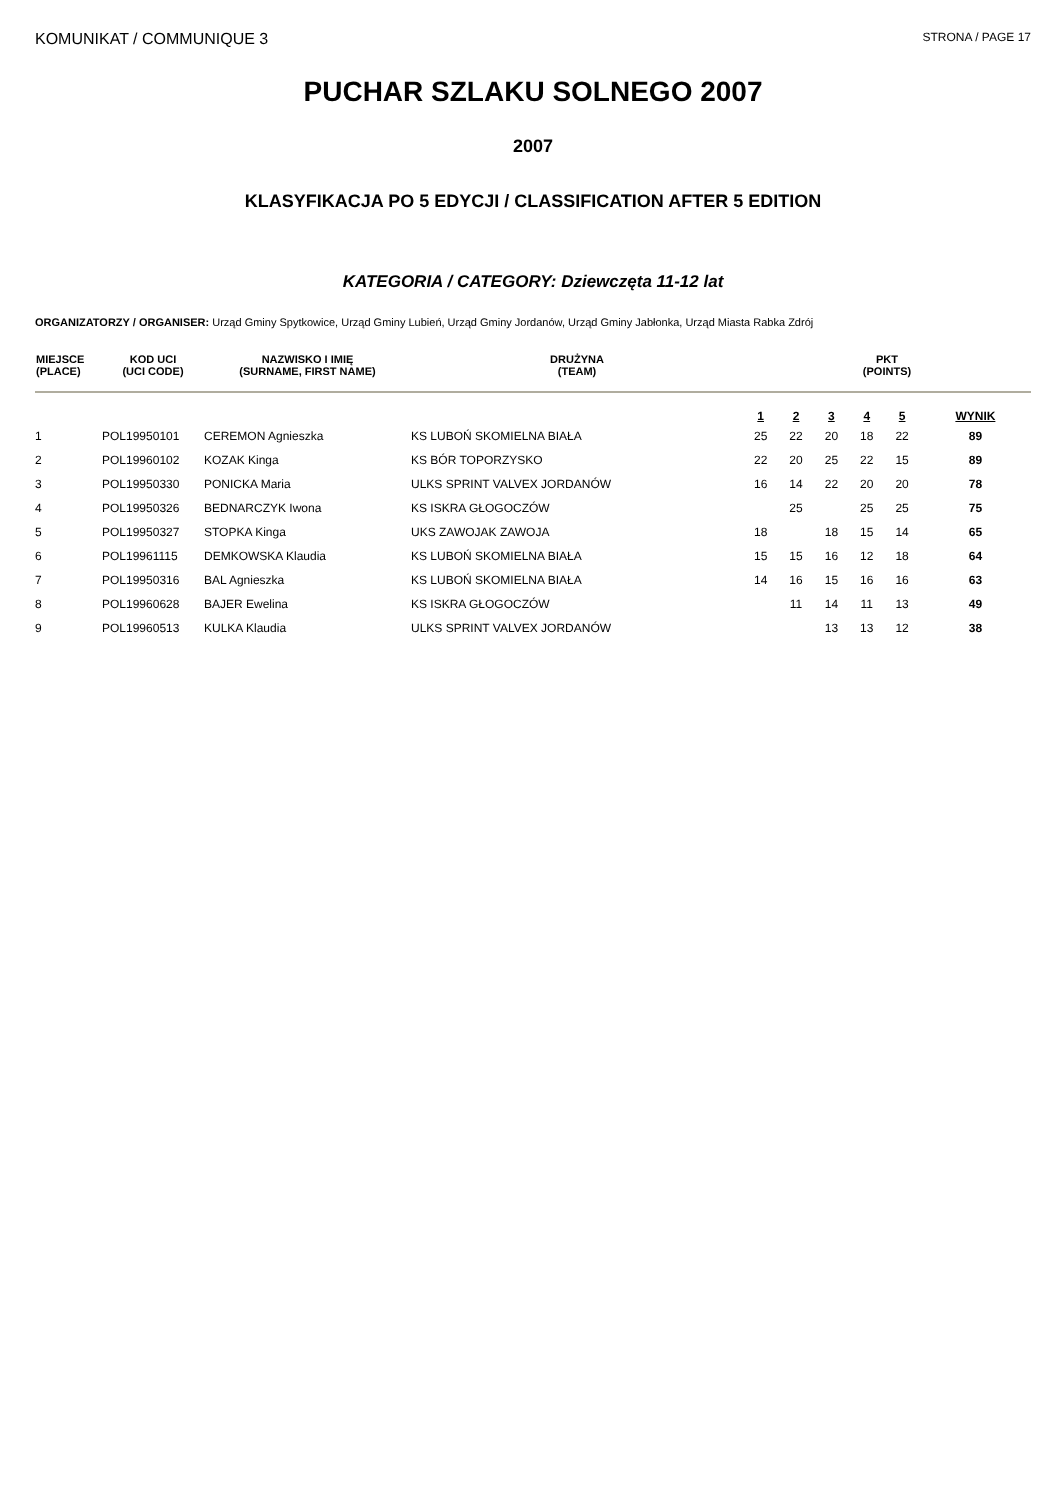KOMUNIKAT / COMMUNIQUE 3
STRONA / PAGE 17
PUCHAR SZLAKU SOLNEGO 2007
2007
KLASYFIKACJA PO 5 EDYCJI / CLASSIFICATION AFTER 5 EDITION
KATEGORIA / CATEGORY: Dziewczęta 11-12 lat
ORGANIZATORZY / ORGANISER: Urząd Gminy Spytkowice, Urząd Gminy Lubień, Urząd Gminy Jordanów, Urząd Gminy Jabłonka, Urząd Miasta Rabka Zdrój
| MIEJSCE (PLACE) | KOD UCI (UCI CODE) | NAZWISKO I IMIĘ (SURNAME, FIRST NAME) | DRUŻYNA (TEAM) | PKT (POINTS) | | | | | |
| --- | --- | --- | --- | --- | --- | --- | --- | --- | --- |
| | | | | 1 | 2 | 3 | 4 | 5 | WYNIK |
| 1 | POL19950101 | CEREMON Agnieszka | KS LUBOŃ SKOMIELNA BIAŁA | 25 | 22 | 20 | 18 | 22 | 89 |
| 2 | POL19960102 | KOZAK Kinga | KS BÓR TOPORZYSKO | 22 | 20 | 25 | 22 | 15 | 89 |
| 3 | POL19950330 | PONICKA Maria | ULKS SPRINT VALVEX JORDANÓW | 16 | 14 | 22 | 20 | 20 | 78 |
| 4 | POL19950326 | BEDNARCZYK Iwona | KS ISKRA GŁOGOCZÓW | | 25 | | 25 | 25 | 75 |
| 5 | POL19950327 | STOPKA Kinga | UKS ZAWOJAK ZAWOJA | 18 | | 18 | 15 | 14 | 65 |
| 6 | POL19961115 | DEMKOWSKA Klaudia | KS LUBOŃ SKOMIELNA BIAŁA | 15 | 15 | 16 | 12 | 18 | 64 |
| 7 | POL19950316 | BAL Agnieszka | KS LUBOŃ SKOMIELNA BIAŁA | 14 | 16 | 15 | 16 | 16 | 63 |
| 8 | POL19960628 | BAJER Ewelina | KS ISKRA GŁOGOCZÓW | | 11 | 14 | 11 | 13 | 49 |
| 9 | POL19960513 | KULKA Klaudia | ULKS SPRINT VALVEX JORDANÓW | | | 13 | 13 | 12 | 38 |